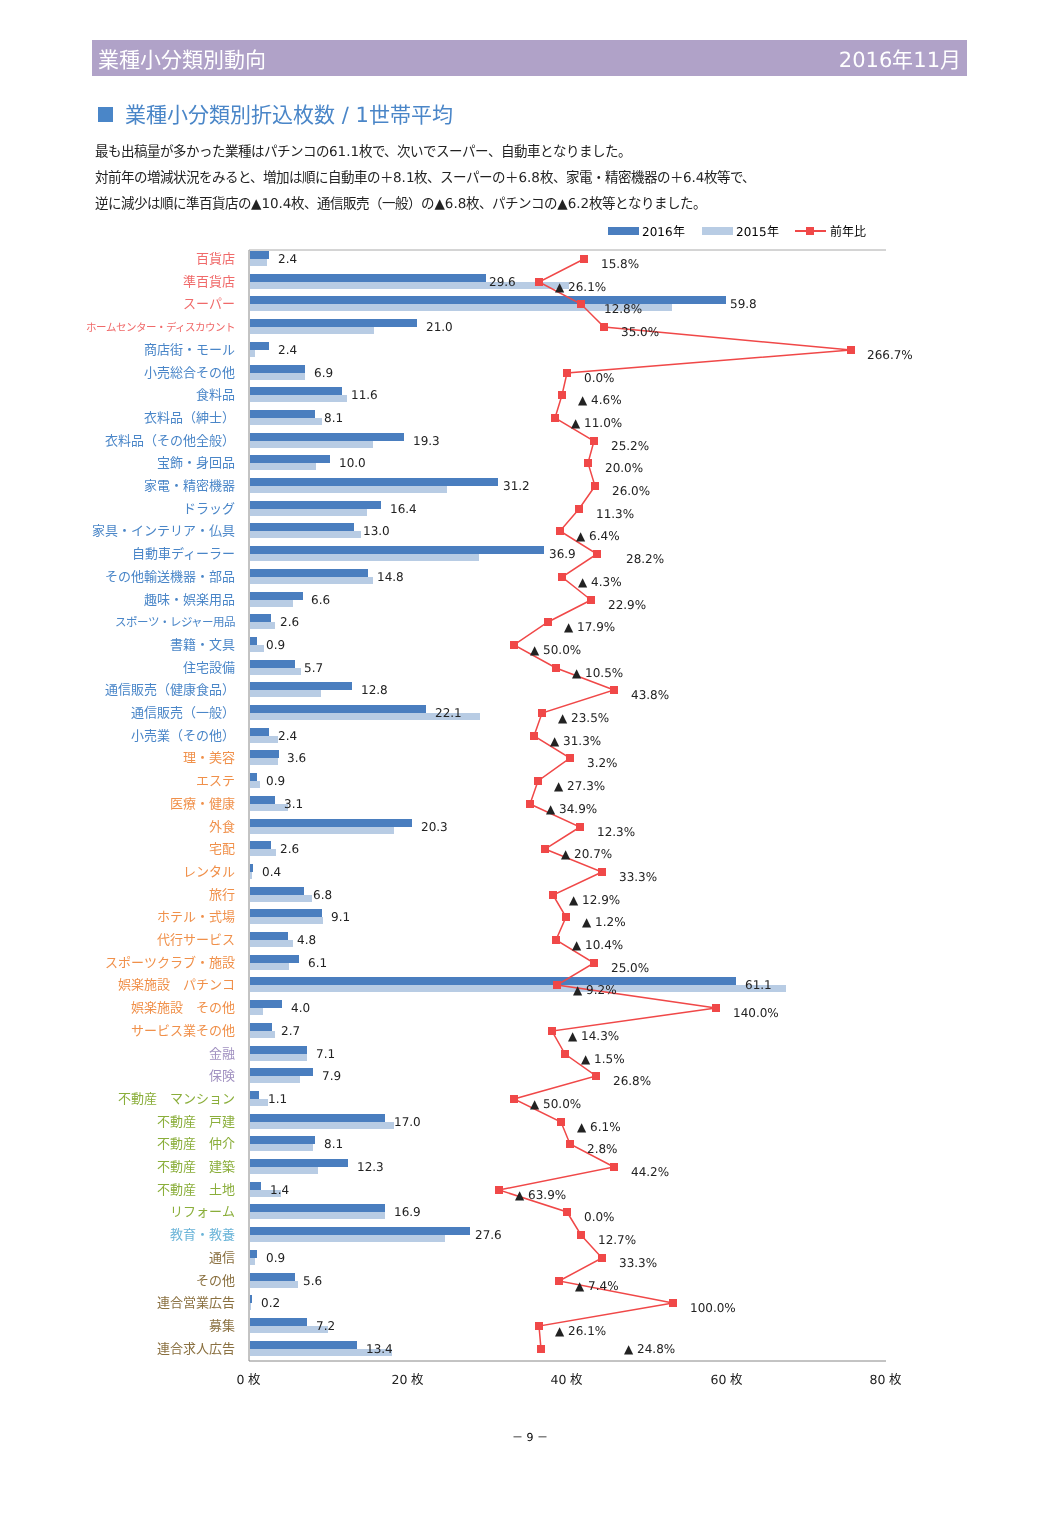業種小分類別動向 2016年11月
業種小分類別折込枚数 / 1世帯平均
最も出稿量が多かった業種はパチンコの61.1枚で、次いでスーパー、自動車となりました。
対前年の増減状況をみると、増加は順に自動車の＋8.1枚、スーパーの＋6.8枚、家電・精密機器の＋6.4枚等で、
逆に減少は順に準百貨店の▲10.4枚、通信販売（一般）の▲6.8枚、パチンコの▲6.2枚等となりました。
2016年
2015年
前年比
百貨店
準百貨店
スーパー
ホームセンター・ディスカウント
商店街・モール
小売総合その他
食料品
衣料品（紳士）
衣料品（その他全般）
宝飾・身回品
家電・精密機器
ドラッグ
家具・インテリア・仏具
自動車ディーラー
その他輸送機器・部品
趣味・娯楽用品
スポーツ・レジャー用品
書籍・文具
住宅設備
通信販売（健康食品）
通信販売（一般）
小売業（その他）
理・美容
エステ
医療・健康
外食
宅配
レンタル
旅行
ホテル・式場
代行サービス
スポーツクラブ・施設
娯楽施設　パチンコ
娯楽施設　その他
サービス業その他
金融
保険
不動産　マンション
不動産　戸建
不動産　仲介
不動産　建築
不動産　土地
リフォーム
教育・教養
通信
その他
連合営業広告
募集
連合求人広告
2.4
29.6
59.8
21.0
2.4
6.9
11.6
8.1
19.3
10.0
31.2
16.4
13.0
36.9
14.8
6.6
2.6
0.9
5.7
12.8
22.1
2.4
3.6
0.9
3.1
20.3
2.6
0.4
6.8
9.1
4.8
6.1
61.1
4.0
2.7
7.1
7.9
1.1
17.0
8.1
12.3
1.4
16.9
27.6
0.9
5.6
0.2
7.2
13.4
15.8%
▲ 26.1%
12.8%
35.0%
266.7%
0.0%
▲ 4.6%
▲ 11.0%
25.2%
20.0%
26.0%
11.3%
▲ 6.4%
28.2%
▲ 4.3%
22.9%
▲ 17.9%
▲ 50.0%
▲ 10.5%
43.8%
▲ 23.5%
▲ 31.3%
3.2%
▲ 27.3%
▲ 34.9%
12.3%
▲ 20.7%
33.3%
▲ 12.9%
▲ 1.2%
▲ 10.4%
25.0%
▲ 9.2%
140.0%
▲ 14.3%
▲ 1.5%
26.8%
▲ 50.0%
▲ 6.1%
2.8%
44.2%
▲ 63.9%
0.0%
12.7%
33.3%
▲ 7.4%
100.0%
▲ 26.1%
▲ 24.8%
0 枚
20 枚
40 枚
60 枚
80 枚
－ 9 －